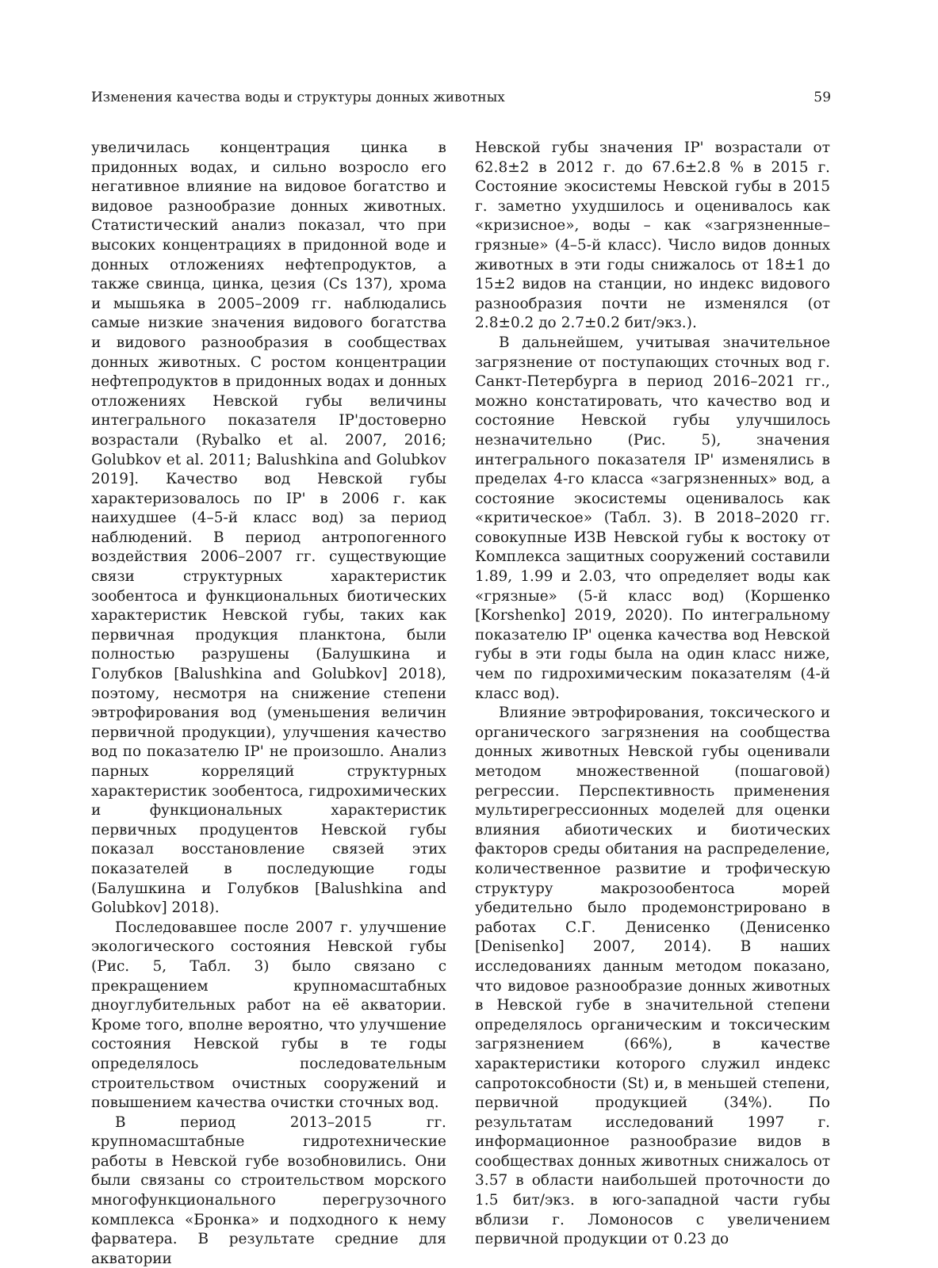Изменения качества воды и структуры донных животных 59
увеличилась концентрация цинка в придонных водах, и сильно возросло его негативное влияние на видовое богатство и видовое разнообразие донных животных. Статистический анализ показал, что при высоких концентрациях в придонной воде и донных отложениях нефтепродуктов, а также свинца, цинка, цезия (Cs 137), хрома и мышьяка в 2005–2009 гг. наблюдались самые низкие значения видового богатства и видового разнообразия в сообществах донных животных. С ростом концентрации нефтепродуктов в придонных водах и донных отложениях Невской губы величины интегрального показателя IP'достоверно возрастали (Rybalko et al. 2007, 2016; Golubkov et al. 2011; Balushkina and Golubkov 2019]. Качество вод Невской губы характеризовалось по IP' в 2006 г. как наихудшее (4–5-й класс вод) за период наблюдений. В период антропогенного воздействия 2006–2007 гг. существующие связи структурных характеристик зообентоса и функциональных биотических характеристик Невской губы, таких как первичная продукция планктона, были полностью разрушены (Балушкина и Голубков [Balushkina and Golubkov] 2018), поэтому, несмотря на снижение степени эвтрофирования вод (уменьшения величин первичной продукции), улучшения качество вод по показателю IP' не произошло. Анализ парных корреляций структурных характеристик зообентоса, гидрохимических и функциональных характеристик первичных продуцентов Невской губы показал восстановление связей этих показателей в последующие годы (Балушкина и Голубков [Balushkina and Golubkov] 2018).
Последовавшее после 2007 г. улучшение экологического состояния Невской губы (Рис. 5, Табл. 3) было связано с прекращением крупномасштабных дноуглубительных работ на её акватории. Кроме того, вполне вероятно, что улучшение состояния Невской губы в те годы определялось последовательным строительством очистных сооружений и повышением качества очистки сточных вод.
В период 2013–2015 гг. крупномасштабные гидротехнические работы в Невской губе возобновились. Они были связаны со строительством морского многофункционального перегрузочного комплекса «Бронка» и подходного к нему фарватера. В результате средние для акватории
Невской губы значения IP' возрастали от 62.8±2 в 2012 г. до 67.6±2.8 % в 2015 г. Состояние экосистемы Невской губы в 2015 г. заметно ухудшилось и оценивалось как «кризисное», воды – как «загрязненные–грязные» (4–5-й класс). Число видов донных животных в эти годы снижалось от 18±1 до 15±2 видов на станции, но индекс видового разнообразия почти не изменялся (от 2.8±0.2 до 2.7±0.2 бит/экз.).
В дальнейшем, учитывая значительное загрязнение от поступающих сточных вод г. Санкт-Петербурга в период 2016–2021 гг., можно констатировать, что качество вод и состояние Невской губы улучшилось незначительно (Рис. 5), значения интегрального показателя IP' изменялись в пределах 4-го класса «загрязненных» вод, а состояние экосистемы оценивалось как «критическое» (Табл. 3). В 2018–2020 гг. совокупные ИЗВ Невской губы к востоку от Комплекса защитных сооружений составили 1.89, 1.99 и 2.03, что определяет воды как «грязные» (5-й класс вод) (Коршенко [Korshenko] 2019, 2020). По интегральному показателю IP' оценка качества вод Невской губы в эти годы была на один класс ниже, чем по гидрохимическим показателям (4-й класс вод).
Влияние эвтрофирования, токсического и органического загрязнения на сообщества донных животных Невской губы оценивали методом множественной (пошаговой) регрессии. Перспективность применения мультирегрессионных моделей для оценки влияния абиотических и биотических факторов среды обитания на распределение, количественное развитие и трофическую структуру макрозообентоса морей убедительно было продемонстрировано в работах С.Г. Денисенко (Денисенко [Denisenko] 2007, 2014). В наших исследованиях данным методом показано, что видовое разнообразие донных животных в Невской губе в значительной степени определялось органическим и токсическим загрязнением (66%), в качестве характеристики которого служил индекс сапротоксобности (St) и, в меньшей степени, первичной продукцией (34%). По результатам исследований 1997 г. информационное разнообразие видов в сообществах донных животных снижалось от 3.57 в области наибольшей проточности до 1.5 бит/экз. в юго-западной части губы вблизи г. Ломоносов с увеличением первичной продукции от 0.23 до